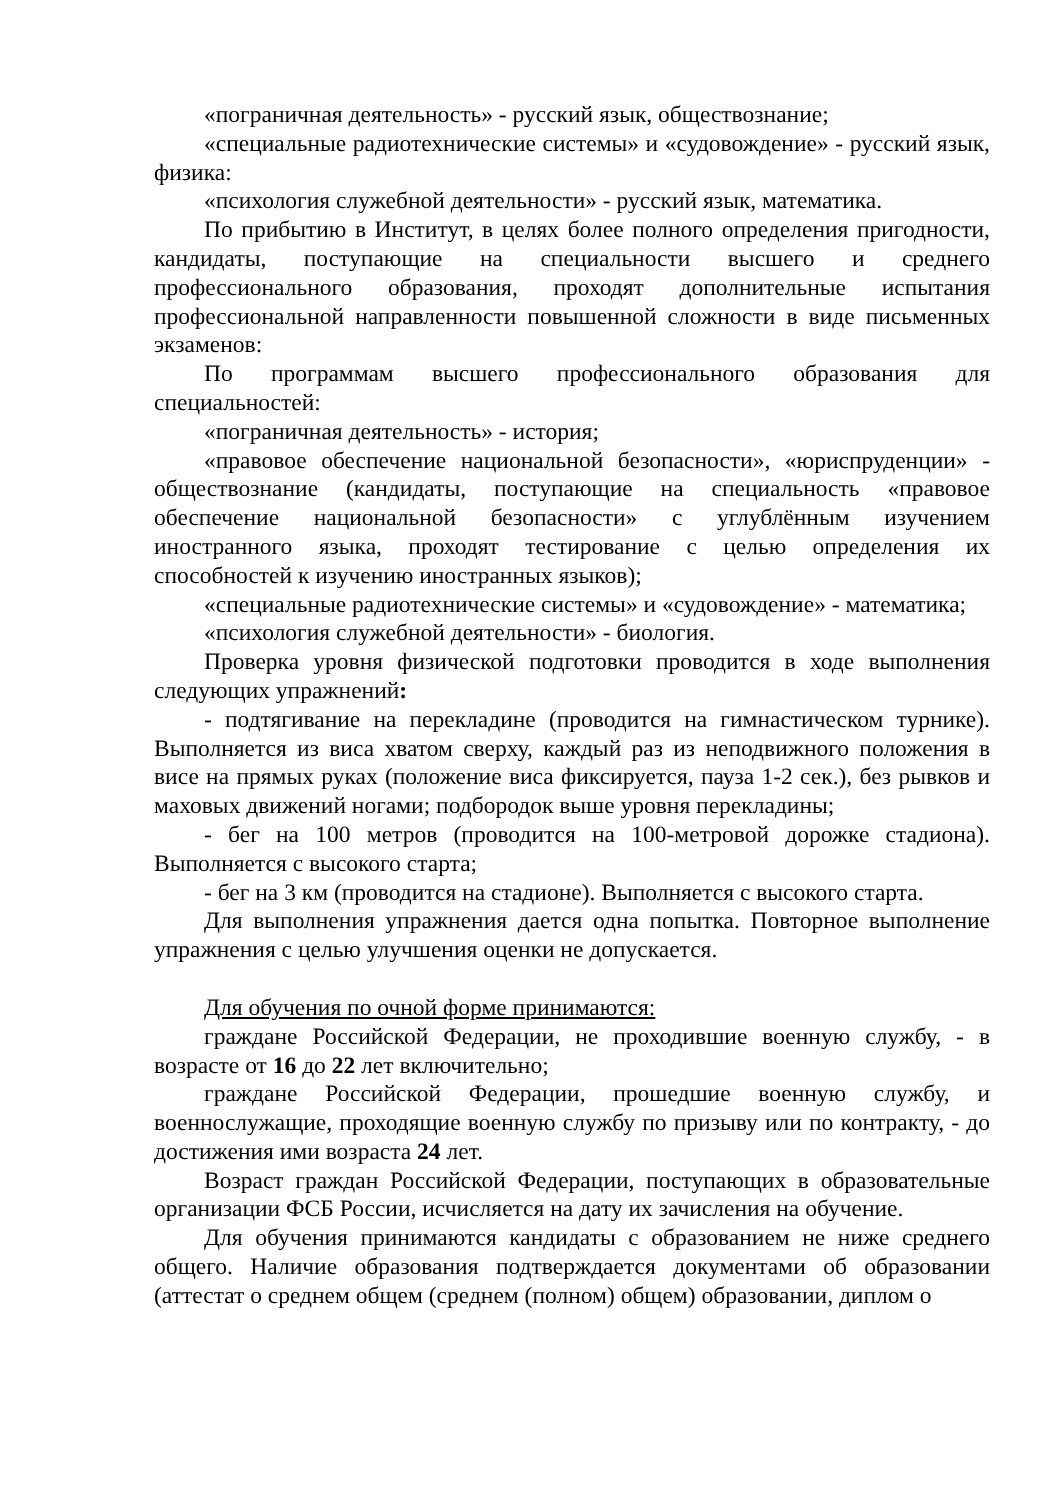«пограничная деятельность» - русский язык, обществознание;
«специальные радиотехнические системы» и «судовождение» - русский язык, физика:
«психология служебной деятельности» - русский язык, математика.
По прибытию в Институт, в целях более полного определения пригодности, кандидаты, поступающие на специальности высшего и среднего профессионального образования, проходят дополнительные испытания профессиональной направленности повышенной сложности в виде письменных экзаменов:
По программам высшего профессионального образования для специальностей:
«пограничная деятельность» - история;
«правовое обеспечение национальной безопасности», «юриспруденции» - обществознание (кандидаты, поступающие на специальность «правовое обеспечение национальной безопасности» с углублённым изучением иностранного языка, проходят тестирование с целью определения их способностей к изучению иностранных языков);
«специальные радиотехнические системы» и «судовождение» - математика;
«психология служебной деятельности» - биология.
Проверка уровня физической подготовки проводится в ходе выполнения следующих упражнений:
- подтягивание на перекладине (проводится на гимнастическом турнике). Выполняется из виса хватом сверху, каждый раз из неподвижного положения в висе на прямых руках (положение виса фиксируется, пауза 1-2 сек.), без рывков и маховых движений ногами; подбородок выше уровня перекладины;
- бег на 100 метров (проводится на 100-метровой дорожке стадиона). Выполняется с высокого старта;
- бег на 3 км (проводится на стадионе). Выполняется с высокого старта.
Для выполнения упражнения дается одна попытка. Повторное выполнение упражнения с целью улучшения оценки не допускается.
Для обучения по очной форме принимаются:
граждане Российской Федерации, не проходившие военную службу, - в возрасте от 16 до 22 лет включительно;
граждане Российской Федерации, прошедшие военную службу, и военнослужащие, проходящие военную службу по призыву или по контракту, - до достижения ими возраста 24 лет.
Возраст граждан Российской Федерации, поступающих в образовательные организации ФСБ России, исчисляется на дату их зачисления на обучение.
Для обучения принимаются кандидаты с образованием не ниже среднего общего. Наличие образования подтверждается документами об образовании (аттестат о среднем общем (среднем (полном) общем) образовании, диплом о